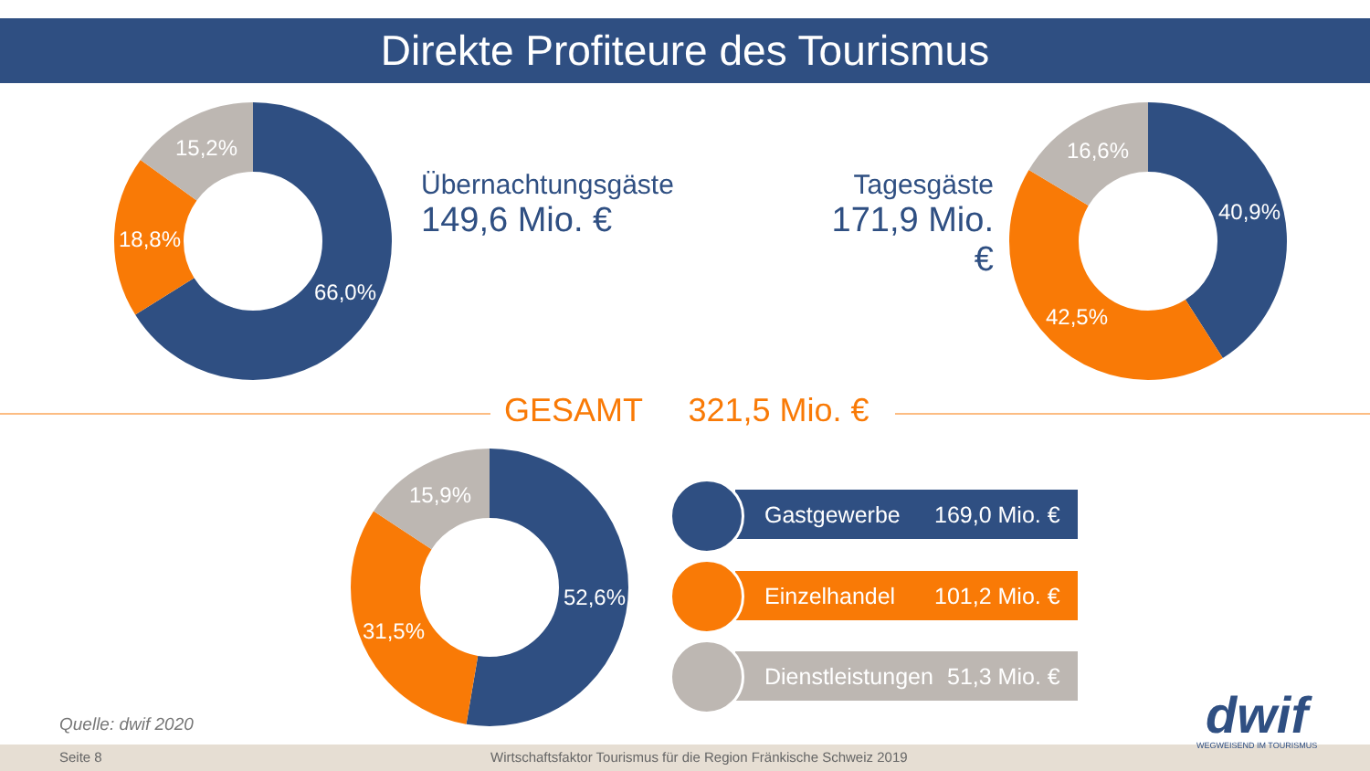Direkte Profiteure des Tourismus
15,2%
18,8%
66,0%
16,6%
40,9%
42,5%
15,9%
52,6%
31,5%
Übernachtungsgäste
149,6 Mio. €
Tagesgäste
171,9 Mio. €
GESAMT 321,5 Mio. €
Gastgewerbe 169,0 Mio. €
Einzelhandel 101,2 Mio. €
Dienstleistungen 51,3 Mio. €
Quelle: dwif 2020
Seite 8 Wirtschaftsfaktor Tourismus für die Region Fränkische Schweiz 2019
dwif
WEGWEISEND IM TOURISMUS